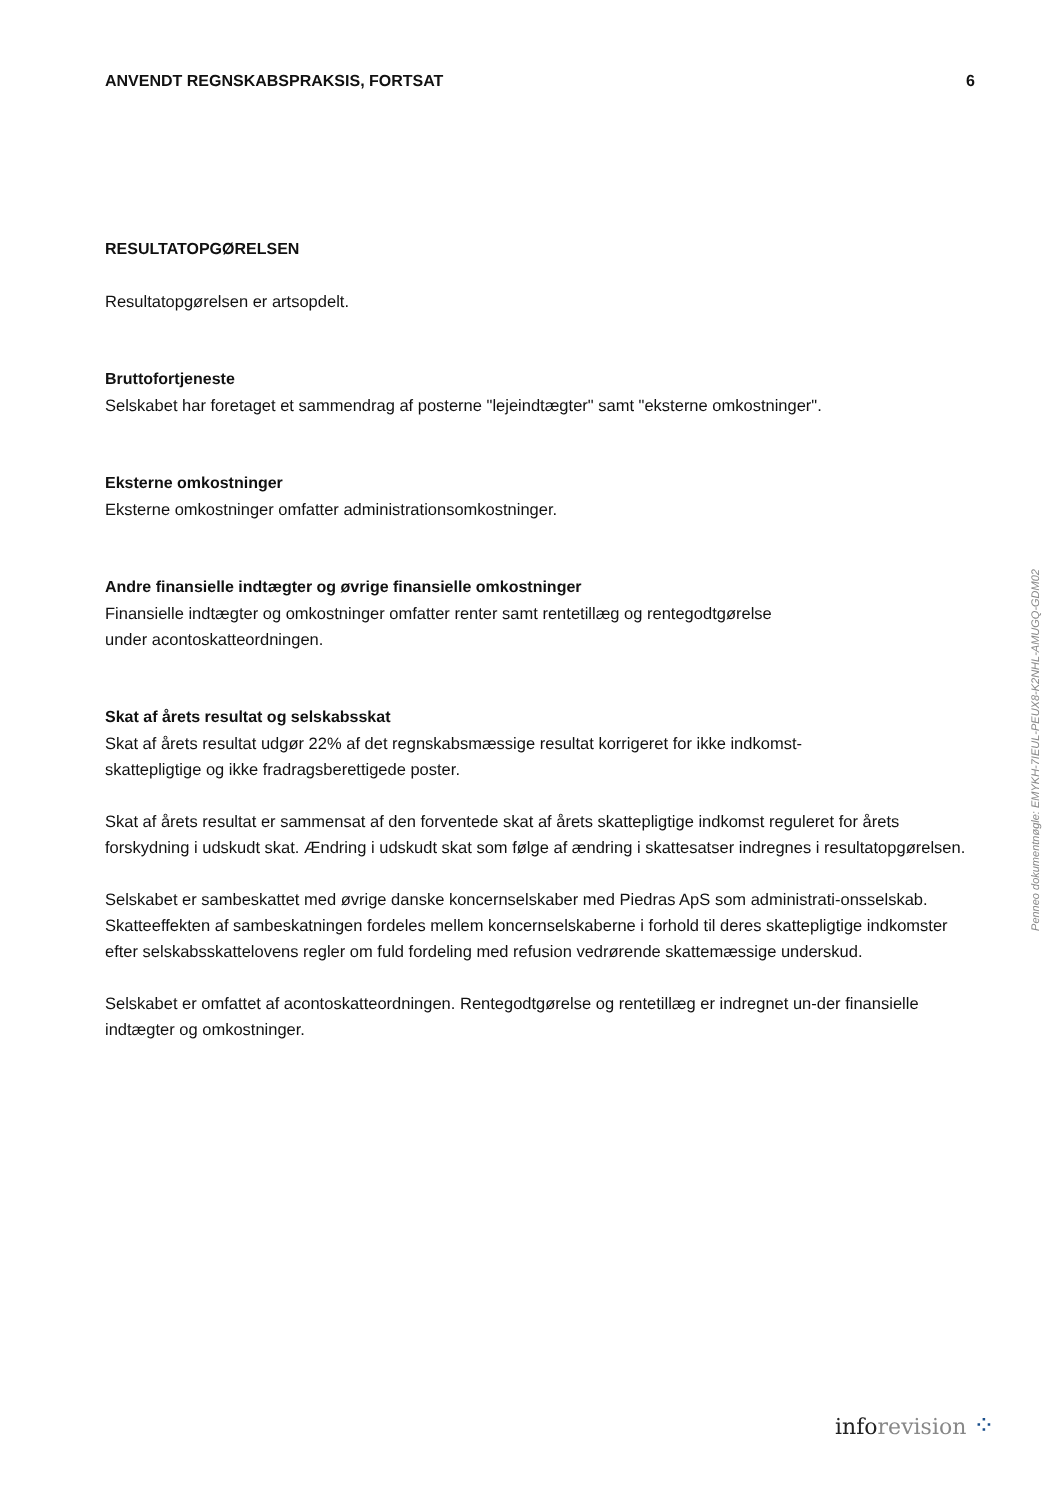ANVENDT REGNSKABSPRAKSIS, FORTSAT 6
RESULTATOPGØRELSEN
Resultatopgørelsen er artsopdelt.
Bruttofortjeneste
Selskabet har foretaget et sammendrag af posterne "lejeindtægter" samt "eksterne omkostninger".
Eksterne omkostninger
Eksterne omkostninger omfatter administrationsomkostninger.
Andre finansielle indtægter og øvrige finansielle omkostninger
Finansielle indtægter og omkostninger omfatter renter samt rentetillæg og rentegodtgørelse
under acontoskatteordningen.
Skat af årets resultat og selskabsskat
Skat af årets resultat udgør 22% af det regnskabsmæssige resultat korrigeret for ikke indkomst-
skattepligtige og ikke fradragsberettigede poster.
Skat af årets resultat er sammensat af den forventede skat af årets skattepligtige indkomst reguleret for årets forskydning i udskudt skat. Ændring i udskudt skat som følge af ændring i skattesatser indregnes i resultatopgørelsen.
Selskabet er sambeskattet med øvrige danske koncernselskaber med Piedras ApS som administrati-onsselskab. Skatteeffekten af sambeskatningen fordeles mellem koncernselskaberne i forhold til deres skattepligtige indkomster efter selskabsskattelovens regler om fuld fordeling med refusion vedrørende skattemæssige underskud.
Selskabet er omfattet af acontoskatteordningen. Rentegodtgørelse og rentetillæg er indregnet un-der finansielle indtægter og omkostninger.
Penneo dokumentnøgle: EMYKH-7IEUL-PEUX8-K2NHL-AMUGQ-GDM02
info revision ⁘